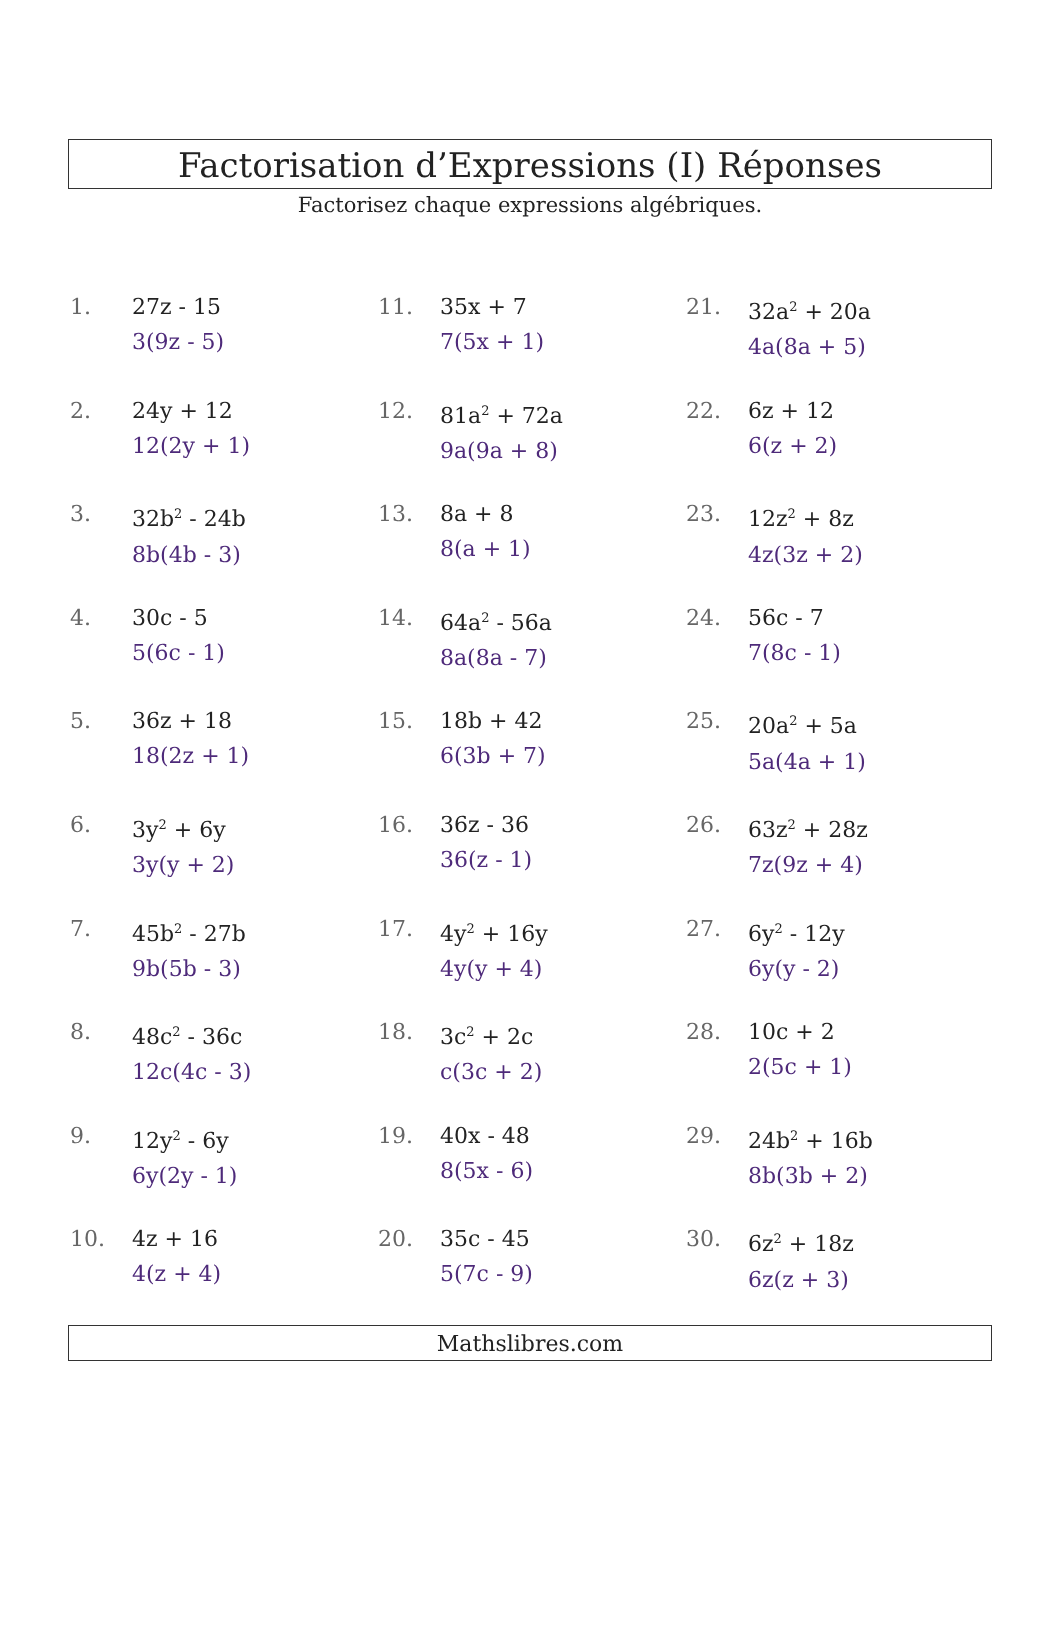Factorisation d’Expressions (I) Réponses
Factorisez chaque expressions algébriques.
1. 27z - 15
3(9z - 5)
2. 24y + 12
12(2y + 1)
3. 32b<sup>2</sup> - 24b
8b(4b - 3)
4. 30c - 5
5(6c - 1)
5. 36z + 18
18(2z + 1)
6. 3y<sup>2</sup> + 6y
3y(y + 2)
7. 45b<sup>2</sup> - 27b
9b(5b - 3)
8. 48c<sup>2</sup> - 36c
12c(4c - 3)
9. 12y<sup>2</sup> - 6y
6y(2y - 1)
10. 4z + 16
4(z + 4)
11. 35x + 7
7(5x + 1)
12. 81a<sup>2</sup> + 72a
9a(9a + 8)
13. 8a + 8
8(a + 1)
14. 64a<sup>2</sup> - 56a
8a(8a - 7)
15. 18b + 42
6(3b + 7)
16. 36z - 36
36(z - 1)
17. 4y<sup>2</sup> + 16y
4y(y + 4)
18. 3c<sup>2</sup> + 2c
c(3c + 2)
19. 40x - 48
8(5x - 6)
20. 35c - 45
5(7c - 9)
21. 32a<sup>2</sup> + 20a
4a(8a + 5)
22. 6z + 12
6(z + 2)
23. 12z<sup>2</sup> + 8z
4z(3z + 2)
24. 56c - 7
7(8c - 1)
25. 20a<sup>2</sup> + 5a
5a(4a + 1)
26. 63z<sup>2</sup> + 28z
7z(9z + 4)
27. 6y<sup>2</sup> - 12y
6y(y - 2)
28. 10c + 2
2(5c + 1)
29. 24b<sup>2</sup> + 16b
8b(3b + 2)
30. 6z<sup>2</sup> + 18z
6z(z + 3)
Mathslibres.com